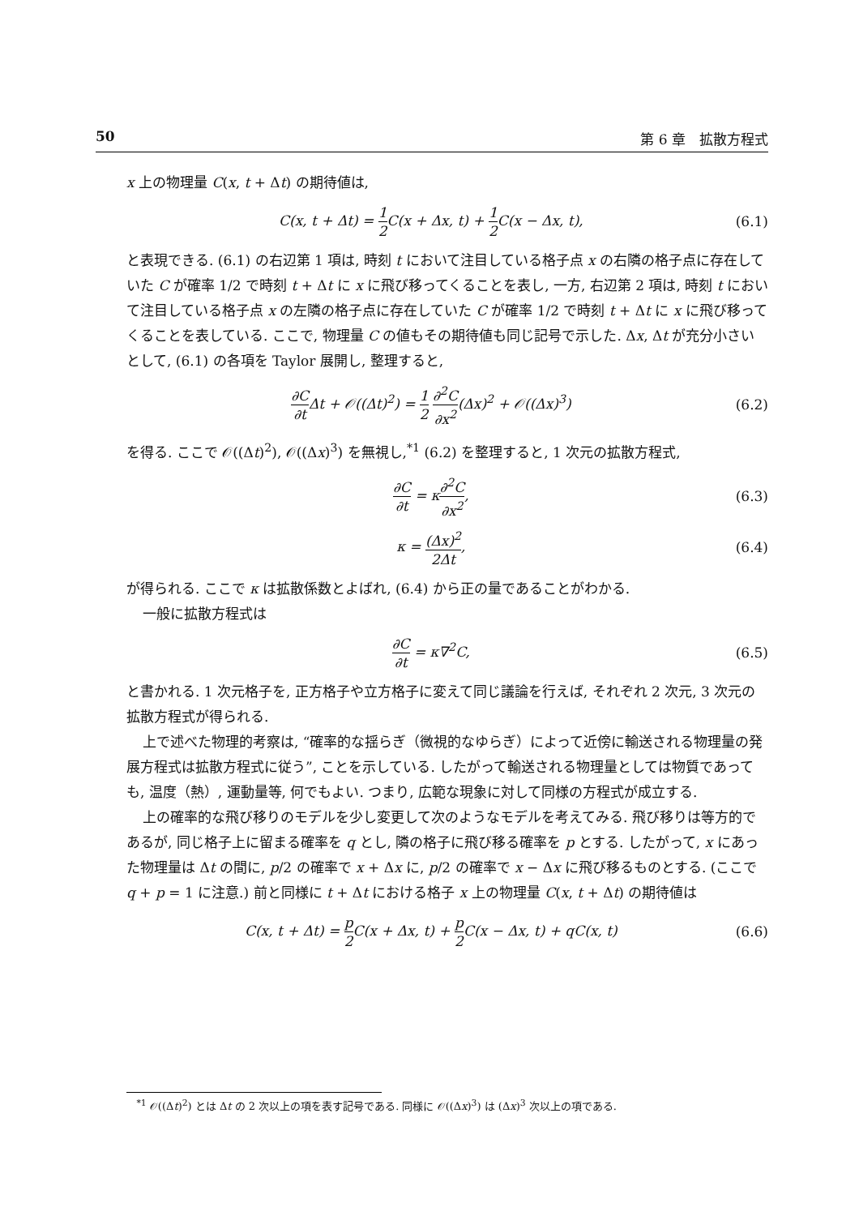50 第 6 章　拡散方程式
x 上の物理量 C(x, t + Δt) の期待値は,
C(x, t + Δt) = 1 2 C(x + Δx, t) + 1 2 C(x − Δx, t), (6.1)
と表現できる. (6.1) の右辺第 1 項は, 時刻 t において注目している格子点 x の右隣の格子点に存在していた C が確率 1/2 で時刻 t + Δt に x に飛び移ってくることを表し, 一方, 右辺第 2 項は, 時刻 t において注目している格子点 x の左隣の格子点に存在していた C が確率 1/2 で時刻 t + Δt に x に飛び移ってくることを表している. ここで, 物理量 C の値もその期待値も同じ記号で示した. Δx, Δt が充分小さいとして, (6.1) の各項を Taylor 展開し, 整理すると,
∂C ∂t Δt + 𝒪((Δt)<sup>2</sup>) = 1 2 ∂<sup>2</sup>C ∂x<sup>2</sup>(Δx)<sup>2</sup> + 𝒪((Δx)<sup>3</sup>) (6.2)
を得る. ここで 𝒪((Δt)<sup>2</sup>), 𝒪((Δx)<sup>3</sup>) を無視し,<sup>*1</sup> (6.2) を整理すると, 1 次元の拡散方程式,
∂C ∂t = κ∂<sup>2</sup>C ∂x<sup>2</sup>, (6.3)
κ = (Δx)<sup>2</sup> 2Δt, (6.4)
が得られる. ここで κ は拡散係数とよばれ, (6.4) から正の量であることがわかる.
一般に拡散方程式は
∂C ∂t = κ∇<sup>2</sup>C, (6.5)
と書かれる. 1 次元格子を, 正方格子や立方格子に変えて同じ議論を行えば, それぞれ 2 次元, 3 次元の拡散方程式が得られる.
上で述べた物理的考察は, “確率的な揺らぎ（微視的なゆらぎ）によって近傍に輸送される物理量の発展方程式は拡散方程式に従う”, ことを示している. したがって輸送される物理量としては物質であっても, 温度（熱）, 運動量等, 何でもよい. つまり, 広範な現象に対して同様の方程式が成立する.
上の確率的な飛び移りのモデルを少し変更して次のようなモデルを考えてみる. 飛び移りは等方的であるが, 同じ格子上に留まる確率を q とし, 隣の格子に飛び移る確率を p とする. したがって, x にあった物理量は Δt の間に, p/2 の確率で x + Δx に, p/2 の確率で x − Δx に飛び移るものとする. (ここで q + p = 1 に注意.) 前と同様に t + Δt における格子 x 上の物理量 C(x, t + Δt) の期待値は
C(x, t + Δt) = p 2 C(x + Δx, t) + p 2 C(x − Δx, t) + qC(x, t) (6.6)
<sup>*1</sup> 𝒪((Δt)<sup>2</sup>) とは Δt の 2 次以上の項を表す記号である. 同様に 𝒪((Δx)<sup>3</sup>) は (Δx)<sup>3</sup> 次以上の項である.